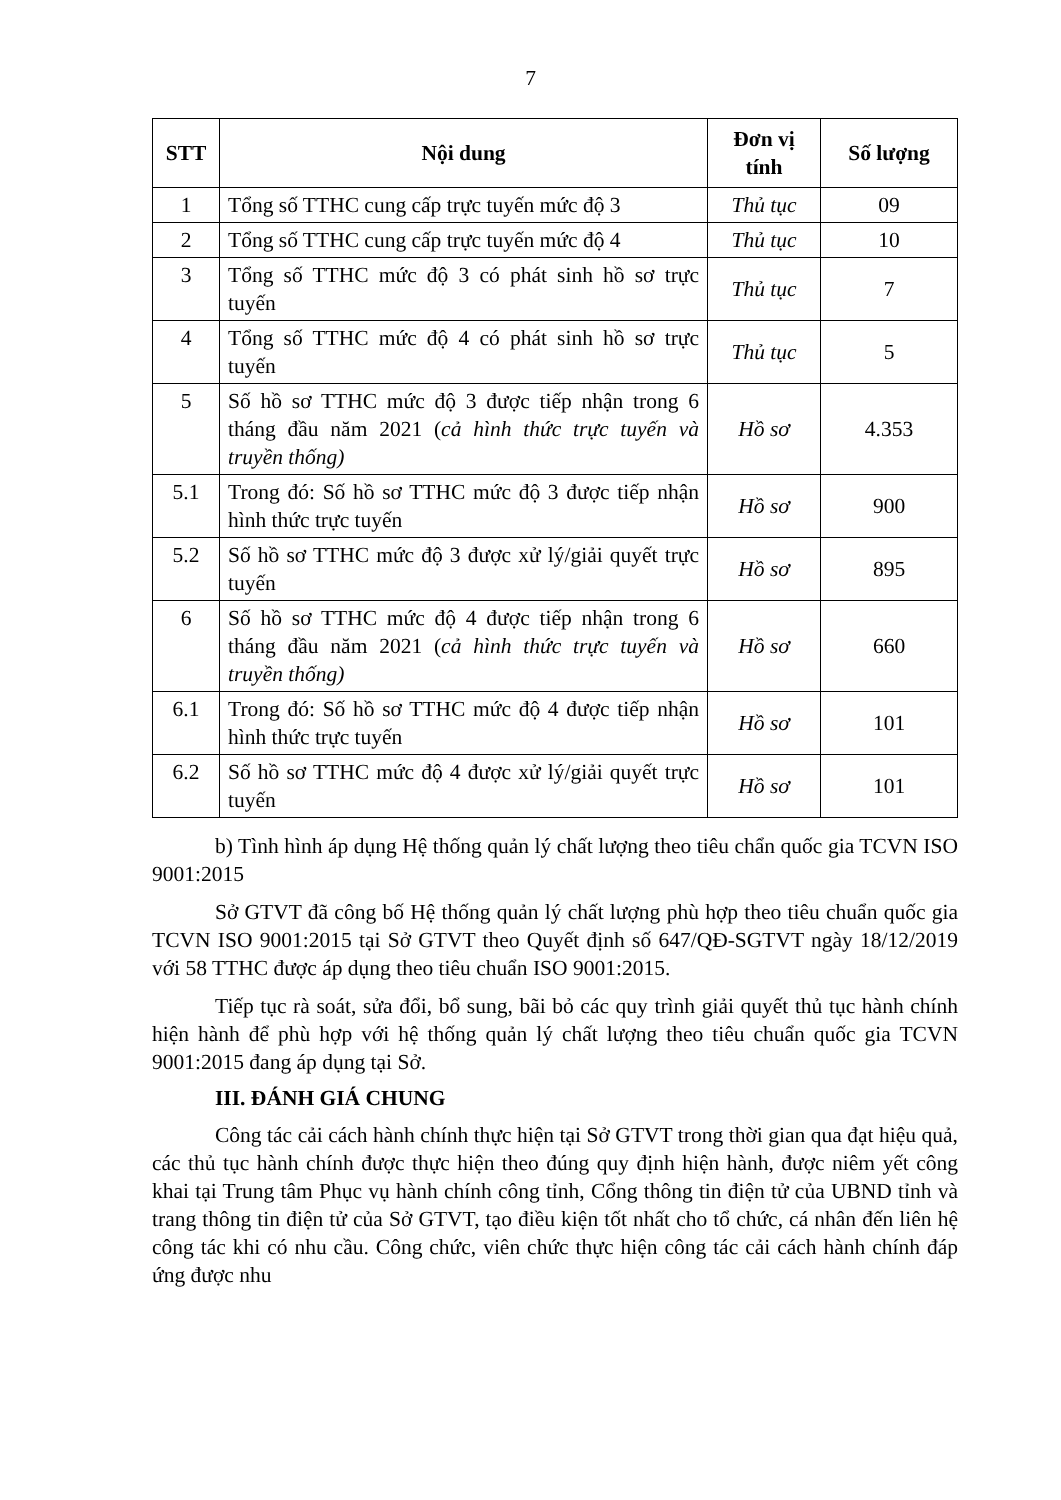7
| STT | Nội dung | Đơn vị tính | Số lượng |
| --- | --- | --- | --- |
| 1 | Tổng số TTHC cung cấp trực tuyến mức độ 3 | Thủ tục | 09 |
| 2 | Tổng số TTHC cung cấp trực tuyến mức độ 4 | Thủ tục | 10 |
| 3 | Tổng số TTHC mức độ 3 có phát sinh hồ sơ trực tuyến | Thủ tục | 7 |
| 4 | Tổng số TTHC mức độ 4 có phát sinh hồ sơ trực tuyến | Thủ tục | 5 |
| 5 | Số hồ sơ TTHC mức độ 3 được tiếp nhận trong 6 tháng đầu năm 2021 ( cả hình thức trực tuyến và truyền thống) | Hồ sơ | 4.353 |
| 5.1 | Trong đó: Số hồ sơ TTHC mức độ 3 được tiếp nhận hình thức trực tuyến | Hồ sơ | 900 |
| 5.2 | Số hồ sơ TTHC mức độ 3 được xử lý/giải quyết trực tuyến | Hồ sơ | 895 |
| 6 | Số hồ sơ TTHC mức độ 4 được tiếp nhận trong 6 tháng đầu năm 2021 ( cả hình thức trực tuyến và truyền thống) | Hồ sơ | 660 |
| 6.1 | Trong đó: Số hồ sơ TTHC mức độ 4 được tiếp nhận hình thức trực tuyến | Hồ sơ | 101 |
| 6.2 | Số hồ sơ TTHC mức độ 4 được xử lý/giải quyết trực tuyến | Hồ sơ | 101 |
b) Tình hình áp dụng Hệ thống quản lý chất lượng theo tiêu chẩn quốc gia TCVN ISO 9001:2015
Sở GTVT đã công bố Hệ thống quản lý chất lượng phù hợp theo tiêu chuẩn quốc gia TCVN ISO 9001:2015 tại Sở GTVT theo Quyết định số 647/QĐ-SGTVT ngày 18/12/2019 với 58 TTHC được áp dụng theo tiêu chuẩn ISO 9001:2015.
Tiếp tục rà soát, sửa đổi, bổ sung, bãi bỏ các quy trình giải quyết thủ tục hành chính hiện hành để phù hợp với hệ thống quản lý chất lượng theo tiêu chuẩn quốc gia TCVN 9001:2015 đang áp dụng tại Sở.
III. ĐÁNH GIÁ CHUNG
Công tác cải cách hành chính thực hiện tại Sở GTVT trong thời gian qua đạt hiệu quả, các thủ tục hành chính được thực hiện theo đúng quy định hiện hành, được niêm yết công khai tại Trung tâm Phục vụ hành chính công tỉnh, Cổng thông tin điện tử của UBND tỉnh và trang thông tin điện tử của Sở GTVT, tạo điều kiện tốt nhất cho tổ chức, cá nhân đến liên hệ công tác khi có nhu cầu. Công chức, viên chức thực hiện công tác cải cách hành chính đáp ứng được nhu